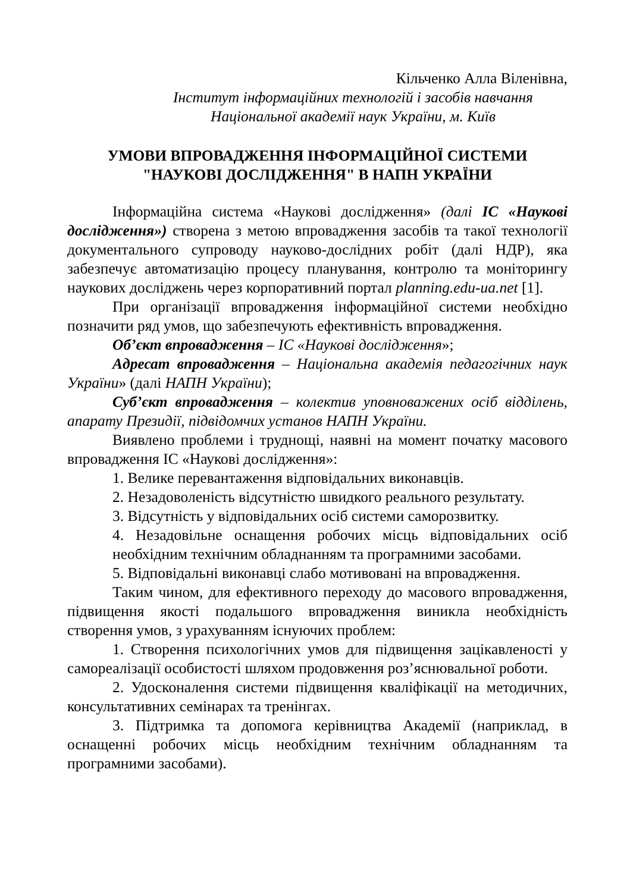Кільченко Алла Віленівна,
Інститут інформаційних технологій і засобів навчання
Національної академії наук України, м. Київ
УМОВИ ВПРОВАДЖЕННЯ ІНФОРМАЦІЙНОЇ СИСТЕМИ
"НАУКОВІ ДОСЛІДЖЕННЯ" В НАПН УКРАЇНИ
Інформаційна система «Наукові дослідження» (далі ІС «Наукові дослідження») створена з метою впровадження засобів та такої технології документального супроводу науково-дослідних робіт (далі НДР), яка забезпечує автоматизацію процесу планування, контролю та моніторингу наукових досліджень через корпоративний портал planning.edu-ua.net [1].
При організації впровадження інформаційної системи необхідно позначити ряд умов, що забезпечують ефективність впровадження.
Об’єкт впровадження – ІС «Наукові дослідження»;
Адресат впровадження – Національна академія педагогічних наук України» (далі НАПН України);
Суб’єкт впровадження – колектив уповноважених осіб відділень, апарату Президії, підвідомчих установ НАПН України.
Виявлено проблеми і труднощі, наявні на момент початку масового впровадження ІС «Наукові дослідження»:
1. Велике перевантаження відповідальних виконавців.
2. Незадоволеність відсутністю швидкого реального результату.
3. Відсутність у відповідальних осіб системи саморозвитку.
4. Незадовільне оснащення робочих місць відповідальних осіб необхідним технічним обладнанням та програмними засобами.
5. Відповідальні виконавці слабо мотивовані на впровадження.
Таким чином, для ефективного переходу до масового впровадження, підвищення якості подальшого впровадження виникла необхідність створення умов, з урахуванням існуючих проблем:
1. Створення психологічних умов для підвищення зацікавленості у самореалізації особистості шляхом продовження роз’яснювальної роботи.
2. Удосконалення системи підвищення кваліфікації на методичних, консультативних семінарах та тренінгах.
3. Підтримка та допомога керівництва Академії (наприклад, в оснащенні робочих місць необхідним технічним обладнанням та програмними засобами).